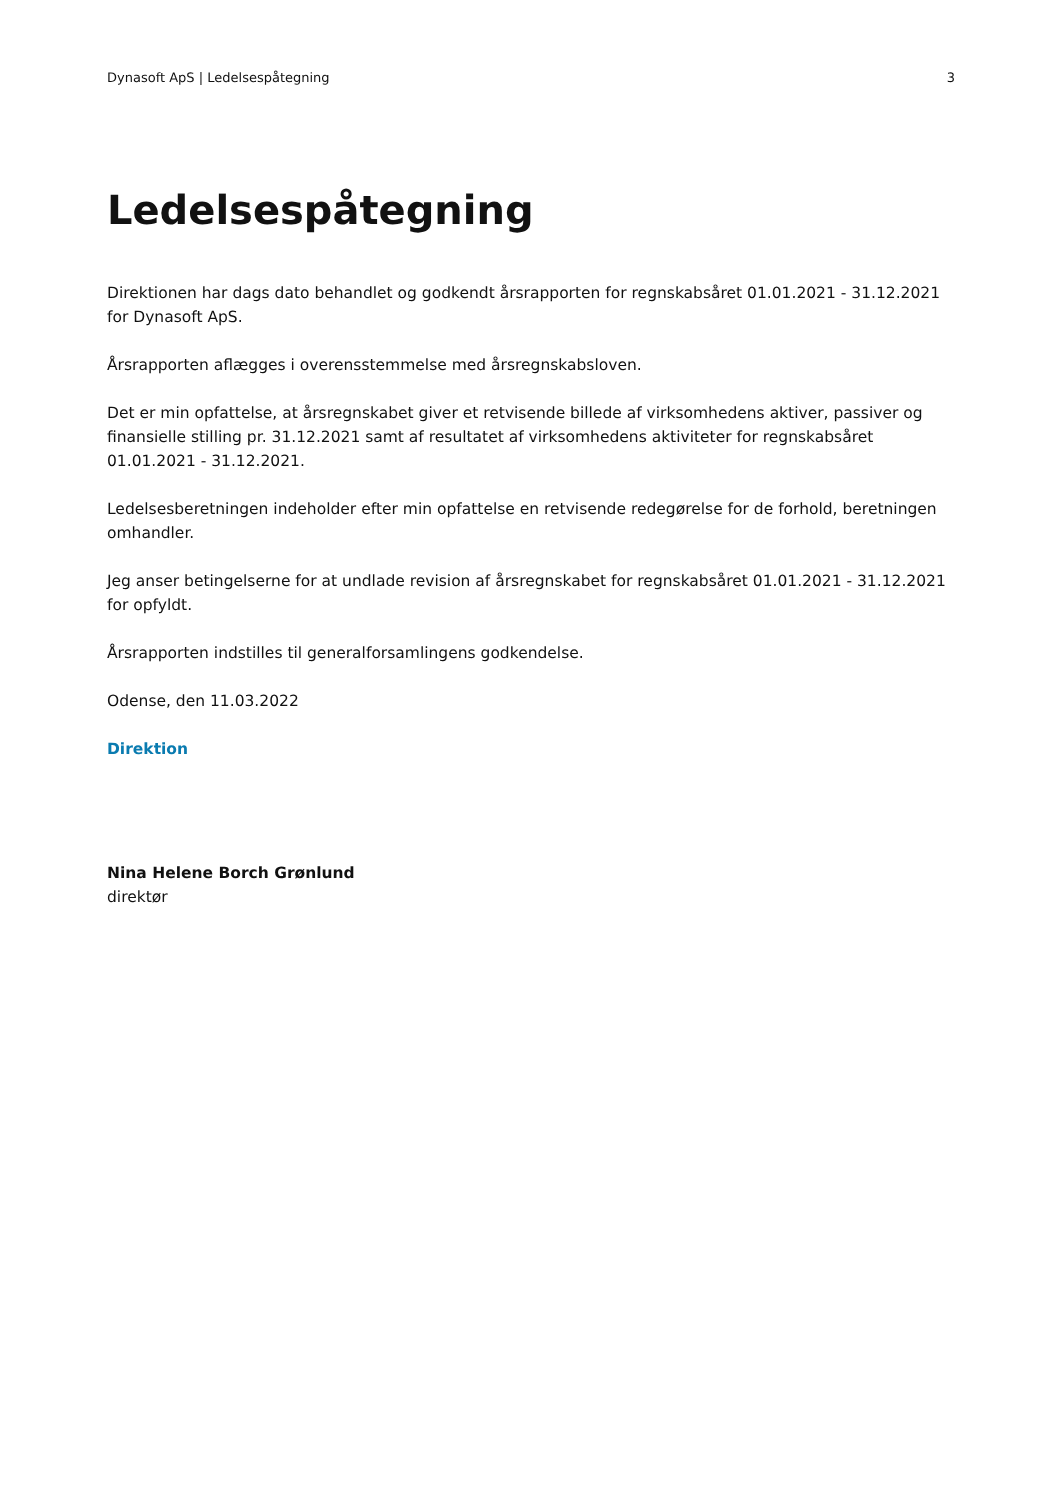Dynasoft ApS | Ledelsespåtegning 3
Ledelsespåtegning
Direktionen har dags dato behandlet og godkendt årsrapporten for regnskabsåret 01.01.2021 - 31.12.2021 for Dynasoft ApS.
Årsrapporten aflægges i overensstemmelse med årsregnskabsloven.
Det er min opfattelse, at årsregnskabet giver et retvisende billede af virksomhedens aktiver, passiver og finansielle stilling pr. 31.12.2021 samt af resultatet af virksomhedens aktiviteter for regnskabsåret 01.01.2021 - 31.12.2021.
Ledelsesberetningen indeholder efter min opfattelse en retvisende redegørelse for de forhold, beretningen omhandler.
Jeg anser betingelserne for at undlade revision af årsregnskabet for regnskabsåret 01.01.2021 - 31.12.2021 for opfyldt.
Årsrapporten indstilles til generalforsamlingens godkendelse.
Odense, den 11.03.2022
Direktion
Nina Helene Borch Grønlund
direktør